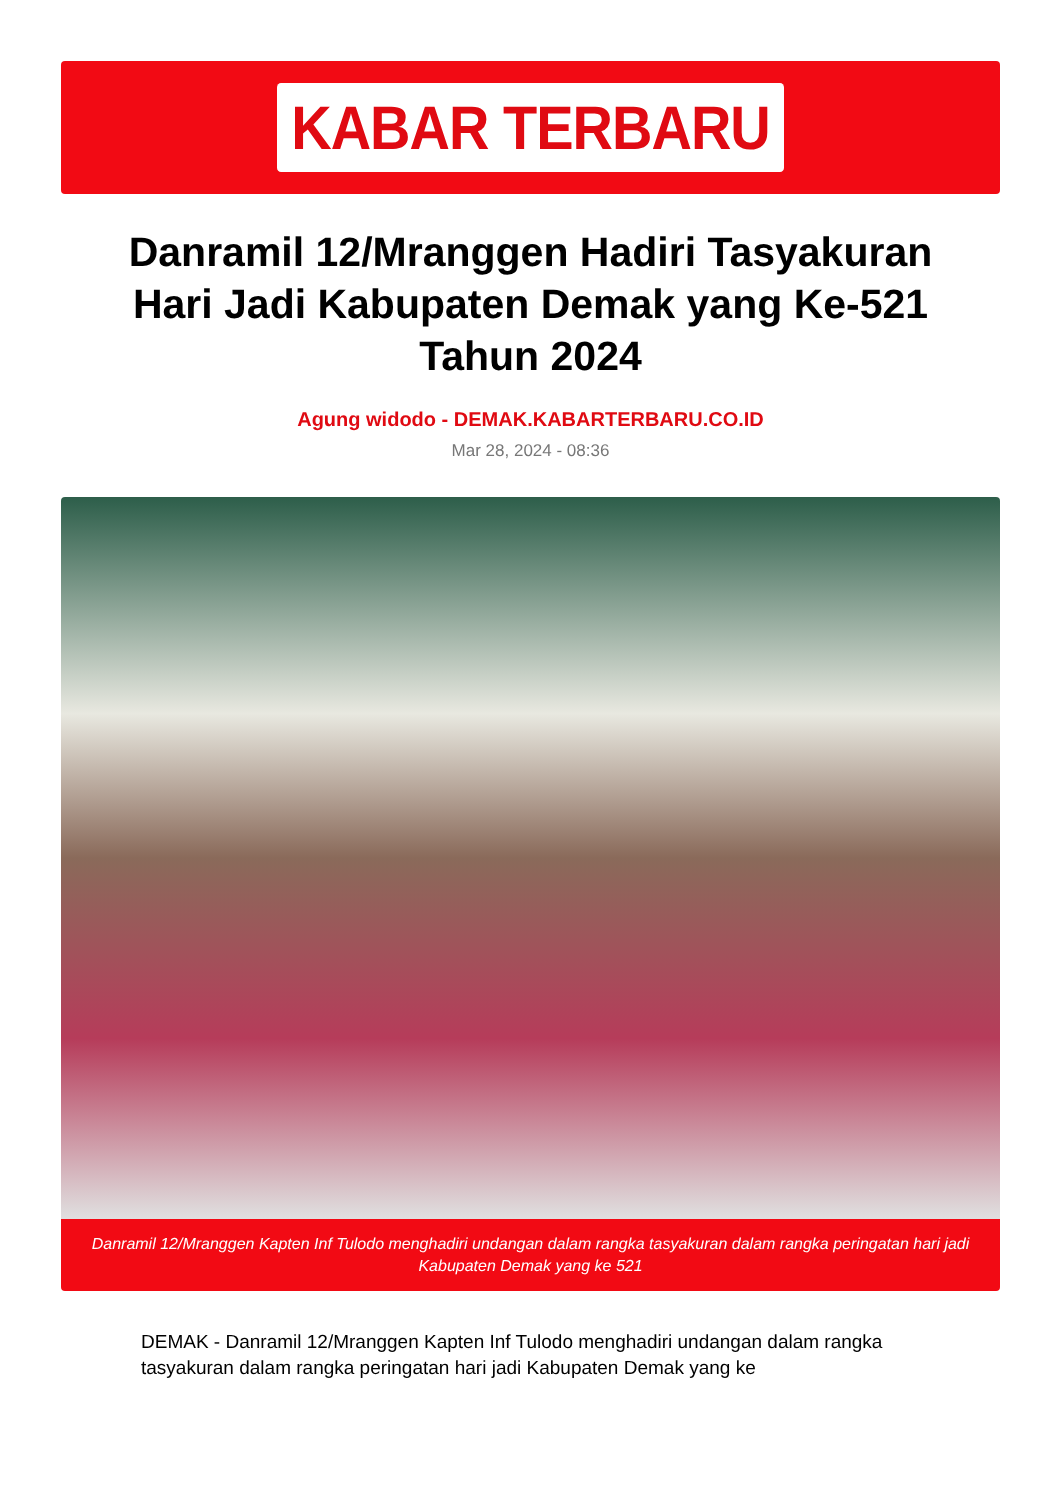KABAR TERBARU
Danramil 12/Mranggen Hadiri Tasyakuran Hari Jadi Kabupaten Demak yang Ke-521 Tahun 2024
Agung widodo - DEMAK.KABARTERBARU.CO.ID
Mar 28, 2024 - 08:36
Danramil 12/Mranggen Kapten Inf Tulodo menghadiri undangan dalam rangka tasyakuran dalam rangka peringatan hari jadi Kabupaten Demak yang ke 521
DEMAK - Danramil 12/Mranggen Kapten Inf Tulodo menghadiri undangan dalam rangka tasyakuran dalam rangka peringatan hari jadi Kabupaten Demak yang ke